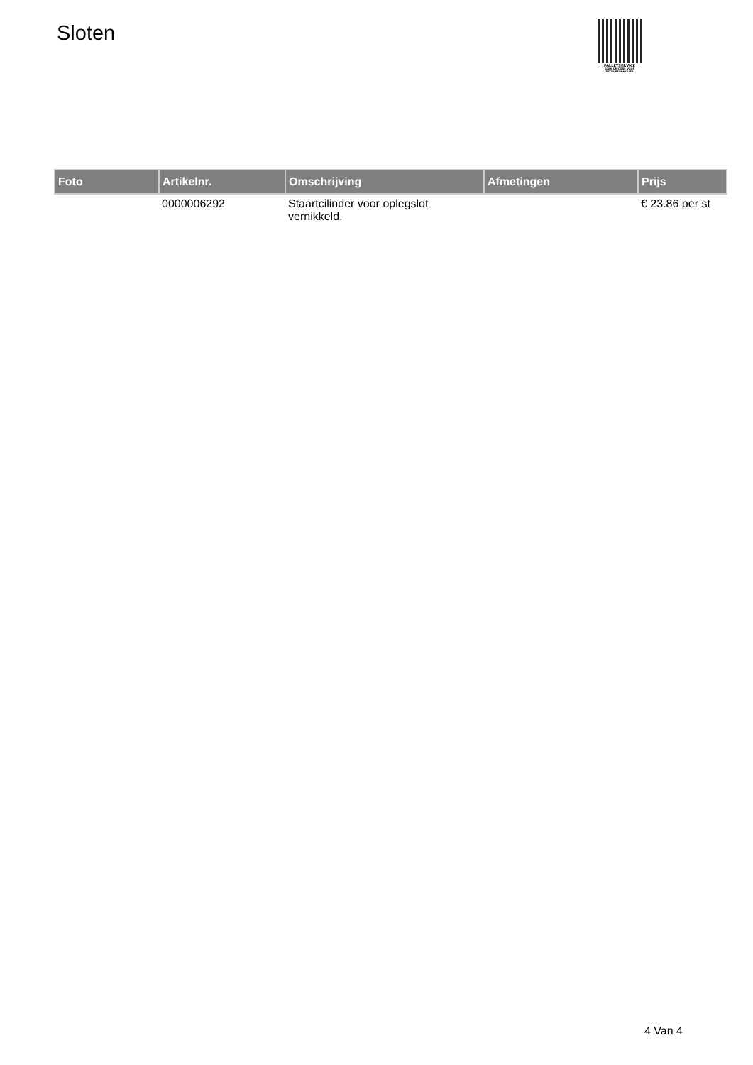Sloten
PALLETSERVICE
SCAN QR-CODE VOOR
RETOURFORMULIER
| Foto | Artikelnr. | Omschrijving | Afmetingen | Prijs |
| --- | --- | --- | --- | --- |
| | 0000006292 | Staartcilinder voor oplegslot vernikkeld. | | € 23.86 per st |
4 Van 4